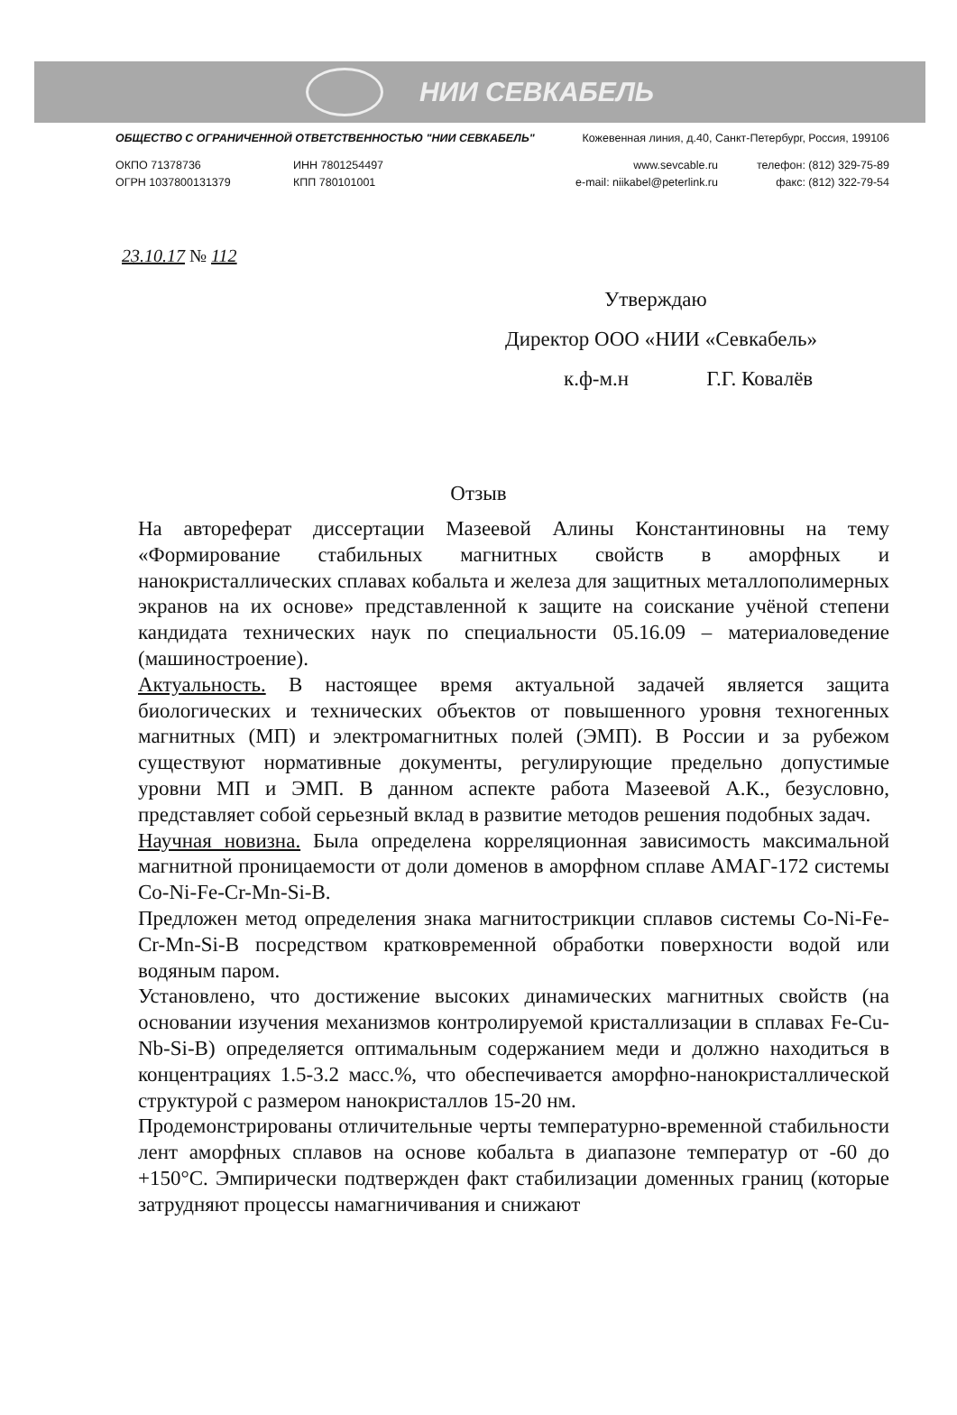НИИ СЕВКАБЕЛЬ
ОБЩЕСТВО С ОГРАНИЧЕННОЙ ОТВЕТСТВЕННОСТЬЮ "НИИ СЕВКАБЕЛЬ" Кожевенная линия, д.40, Санкт-Петербург, Россия, 199106
ОКПО 71378736
ОГРН 1037800131379
ИНН 7801254497
КПП 780101001
www.sevcable.ru
e-mail: niikabel@peterlink.ru
телефон: (812) 329-75-89
факс: (812) 322-79-54
23.10.17 № 112
Утверждаю
Директор ООО «НИИ «Севкабель»
к.ф-м.н Г.Г. Ковалёв
Отзыв
На автореферат диссертации Мазеевой Алины Константиновны на тему «Формирование стабильных магнитных свойств в аморфных и нанокристаллических сплавах кобальта и железа для защитных металлополимерных экранов на их основе» представленной к защите на соискание учёной степени кандидата технических наук по специальности 05.16.09 – материаловедение (машиностроение).
Актуальность. В настоящее время актуальной задачей является защита биологических и технических объектов от повышенного уровня техногенных магнитных (МП) и электромагнитных полей (ЭМП). В России и за рубежом существуют нормативные документы, регулирующие предельно допустимые уровни МП и ЭМП. В данном аспекте работа Мазеевой А.К., безусловно, представляет собой серьезный вклад в развитие методов решения подобных задач.
Научная новизна. Была определена корреляционная зависимость максимальной магнитной проницаемости от доли доменов в аморфном сплаве АМАГ-172 системы Co-Ni-Fe-Cr-Mn-Si-B.
Предложен метод определения знака магнитострикции сплавов системы Co-Ni-Fe-Cr-Mn-Si-B посредством кратковременной обработки поверхности водой или водяным паром.
Установлено, что достижение высоких динамических магнитных свойств (на основании изучения механизмов контролируемой кристаллизации в сплавах Fe-Cu-Nb-Si-B) определяется оптимальным содержанием меди и должно находиться в концентрациях 1.5-3.2 масс.%, что обеспечивается аморфно-нанокристаллической структурой с размером нанокристаллов 15-20 нм.
Продемонстрированы отличительные черты температурно-временной стабильности лент аморфных сплавов на основе кобальта в диапазоне температур от -60 до +150°C. Эмпирически подтвержден факт стабилизации доменных границ (которые затрудняют процессы намагничивания и снижают